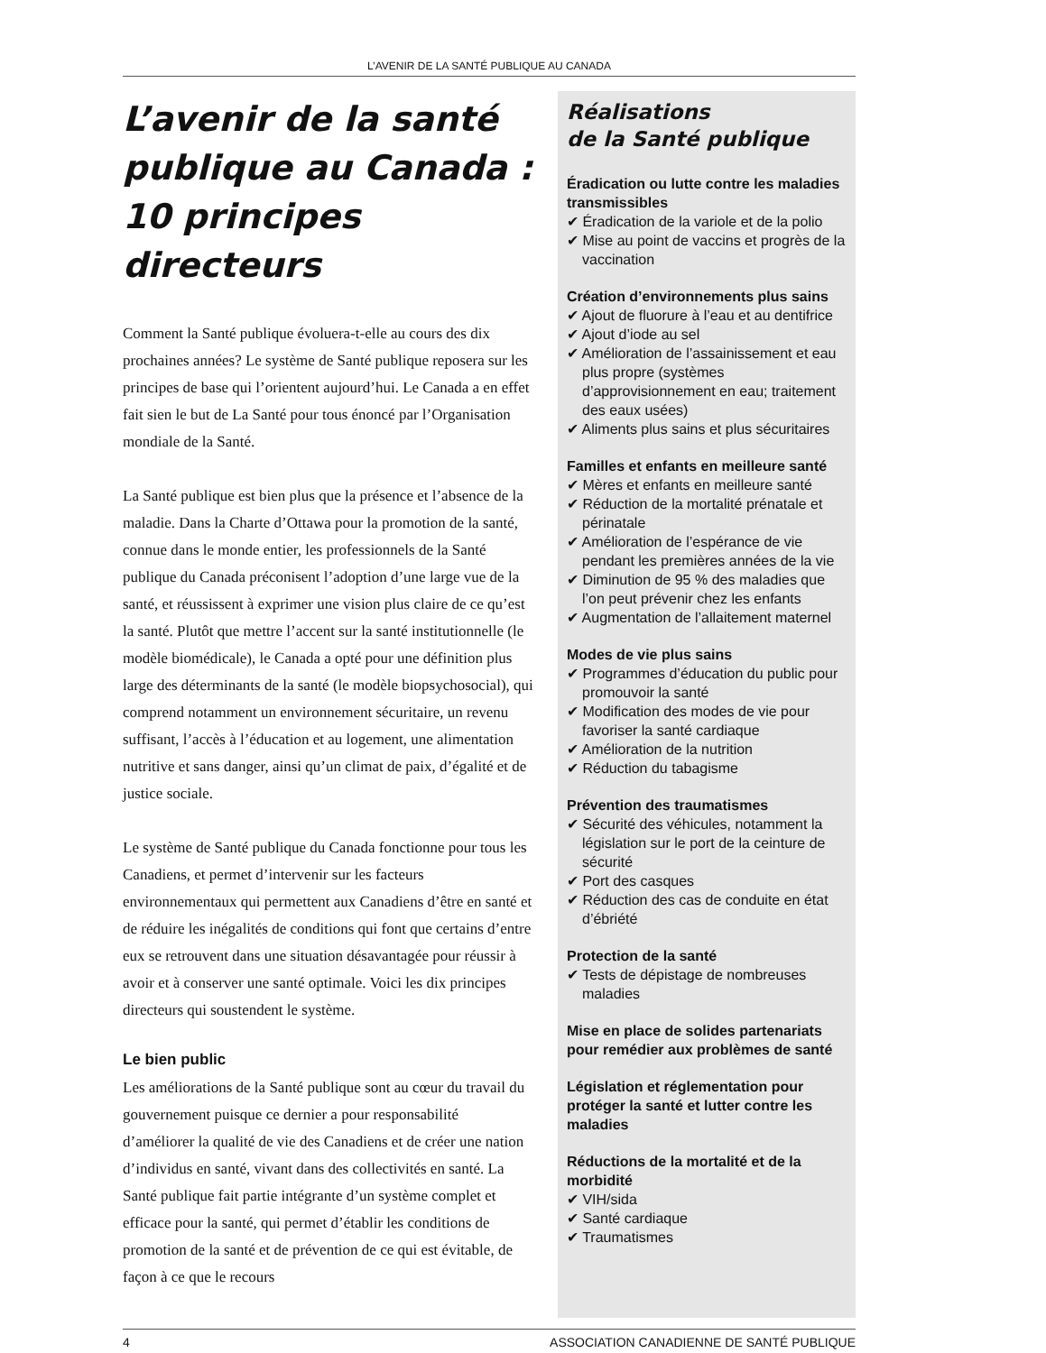L’AVENIR DE LA SANTÉ PUBLIQUE AU CANADA
L’avenir de la santé publique au Canada : 10 principes directeurs
Comment la Santé publique évoluera-t-elle au cours des dix prochaines années? Le système de Santé publique reposera sur les principes de base qui l’orientent aujourd’hui. Le Canada a en effet fait sien le but de La Santé pour tous énoncé par l’Organisation mondiale de la Santé.
La Santé publique est bien plus que la présence et l’absence de la maladie. Dans la Charte d’Ottawa pour la promotion de la santé, connue dans le monde entier, les professionnels de la Santé publique du Canada préconisent l’adoption d’une large vue de la santé, et réussissent à exprimer une vision plus claire de ce qu’est la santé. Plutôt que mettre l’accent sur la santé institutionnelle (le modèle biomédicale), le Canada a opté pour une définition plus large des déterminants de la santé (le modèle biopsychosocial), qui comprend notamment un environnement sécuritaire, un revenu suffisant, l’accès à l’éducation et au logement, une alimentation nutritive et sans danger, ainsi qu’un climat de paix, d’égalité et de justice sociale.
Le système de Santé publique du Canada fonctionne pour tous les Canadiens, et permet d’intervenir sur les facteurs environnementaux qui permettent aux Canadiens d’être en santé et de réduire les inégalités de conditions qui font que certains d’entre eux se retrouvent dans une situation désavantagée pour réussir à avoir et à conserver une santé optimale. Voici les dix principes directeurs qui soustendent le système.
Le bien public
Les améliorations de la Santé publique sont au cœur du travail du gouvernement puisque ce dernier a pour responsabilité d’améliorer la qualité de vie des Canadiens et de créer une nation d’individus en santé, vivant dans des collectivités en santé. La Santé publique fait partie intégrante d’un système complet et efficace pour la santé, qui permet d’établir les conditions de promotion de la santé et de prévention de ce qui est évitable, de façon à ce que le recours
Réalisations
de la Santé publique
Éradication ou lutte contre les maladies transmissibles
✔ Éradication de la variole et de la polio
✔ Mise au point de vaccins et progrès de la vaccination
Création d’environnements plus sains
✔ Ajout de fluorure à l’eau et au dentifrice
✔ Ajout d’iode au sel
✔ Amélioration de l’assainissement et eau plus propre (systèmes d’approvisionnement en eau; traitement des eaux usées)
✔ Aliments plus sains et plus sécuritaires
Familles et enfants en meilleure santé
✔ Mères et enfants en meilleure santé
✔ Réduction de la mortalité prénatale et périnatale
✔ Amélioration de l’espérance de vie pendant les premières années de la vie
✔ Diminution de 95 % des maladies que l’on peut prévenir chez les enfants
✔ Augmentation de l’allaitement maternel
Modes de vie plus sains
✔ Programmes d’éducation du public pour promouvoir la santé
✔ Modification des modes de vie pour favoriser la santé cardiaque
✔ Amélioration de la nutrition
✔ Réduction du tabagisme
Prévention des traumatismes
✔ Sécurité des véhicules, notamment la législation sur le port de la ceinture de sécurité
✔ Port des casques
✔ Réduction des cas de conduite en état d’ébriété
Protection de la santé
✔ Tests de dépistage de nombreuses maladies
Mise en place de solides partenariats pour remédier aux problèmes de santé
Législation et réglementation pour protéger la santé et lutter contre les maladies
Réductions de la mortalité et de la morbidité
✔ VIH/sida
✔ Santé cardiaque
✔ Traumatismes
4 ASSOCIATION CANADIENNE DE SANTÉ PUBLIQUE